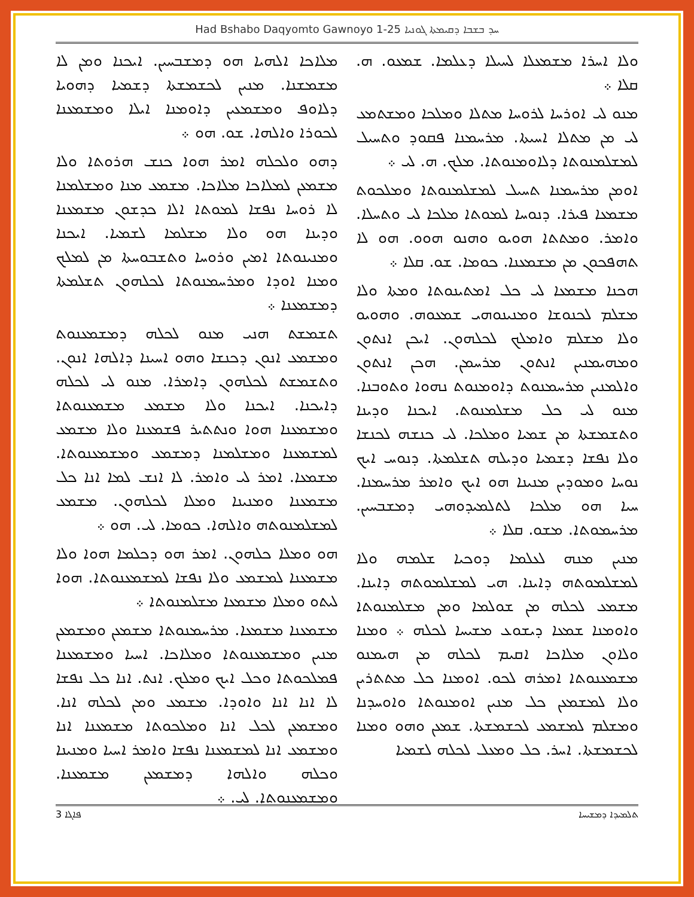Had Bshabo Daqyomto Gawnoyo 1-25 ܚܕ ܒܫܒܐ ܕܩܝܡܬܐ ܓܘܢܝܐ
ܘܠܐ ܐܚܪܐ ܡܫܡܥܠܐ ܠܚܝܠܐ ܕܥܠܡܐ. ܫܡܥܘ. ܗ. ܩܠܐ ܀
ܡܢܘ ܠܝ ܐܘܪܚܐ ܠܪܘܚܐ ܡܬܠܐ ܘܡܠܟܐ ܘܡܫܬܡܥ ܠܝ ܡܢ ܡܬܠܐ ܐܚܝܬܐ. ܡܪܚܡܢܐ ܦܩܘܕ ܘܬܚܝܠ ܠܡܫܠܡܢܘܬܐ ܕܠܐܘܡܢܘܬܐ. ܡܠܟ. ܗ. ܠܝ ܀
ܐܘܡܢ ܡܪܚܡܢܐ ܬܚܝܠ ܠܡܫܠܡܢܘܬܐ ܘܡܠܟܘܬ ܡܫܡܥܐ ܦܝܪܐ. ܕܢܘܚܐ ܠܡܘܬܐ ܡܠܟܐ ܠܝ ܘܬܚܠܐ. ܘܐܡܪ. ܘܡܬܬܐ ܗܘܝܘ ܘܗܢܘ ܗܘܘ. ܗܘ ܠܐ ܬܗܦܟܘܢ ܡܢ ܡܫܡܥܢܐ. ܟܘܡܐ. ܫܘ. ܩܠܐ ܀
ܗܟܢܐ ܡܫܡܥܐ ܠܝ ܟܠ ܐܡܬܝܢܘܬܐ ܘܡܬܐ ܘܠܐ ܡܫܠܡ ܠܟܢܘܫܐ ܘܡܢܝܢܘܗܝ ܫܡܥܘܗ. ܘܗܘܝܘ ܘܠܐ ܡܫܠܡ ܘܐܡܠܟ ܠܟܠܗܘܢ. ܐܝܟܢ ܐܢܬܘܢ ܘܡܗܝܡܢܝܢ ܐܢܬܘܢ ܡܪܚܡܢ. ܗܟܢ ܐܢܬܘܢ ܘܐܠܡܢܝܢ ܡܪܚܡܢܘܬ ܕܐܘܡܢܘܬ ܢܗܘܐ ܘܬܘܒܢܐ. ܡܢܘ ܠܝ ܟܠ ܡܫܠܡܢܘܬ. ܐܝܟܢܐ ܘܕܝܢܐ ܘܬܫܡܫܬܐ ܡܢ ܫܡܝܐ ܘܡܠܟܐ. ܠܝ ܟܢܫܗ ܠܟܢܫܐ ܘܠܐ ܢܦܫܐ ܕܫܡܝܐ ܘܕܝܠܗ ܬܫܠܡܬܐ. ܕܢܘܚ ܐܝܟ ܢܘܚܐ ܘܡܘܕܝܢ ܡܢܝܢܐ ܗܘ ܐܝܟ ܘܐܡܪ ܡܪܚܡܢܐ. ܚܝܐ ܗܘ ܡܠܟܐ ܠܬܠܡܝܕܘܗܝ ܕܡܫܒܚܝܢ. ܡܪܚܡܘܬܐ. ܡܫܘ. ܩܠܐ ܀
ܡܢܝܢ ܡܢܗ ܠܥܠܡܐ ܕܘܟܝܐ ܫܠܡܗ ܘܠܐ ܠܡܫܠܡܘܬܗ ܕܐܝܢܐ. ܗܝ ܠܡܫܠܡܘܬܗ ܕܐܝܢܐ. ܡܫܡܥ ܠܟܠܗ ܡܢ ܫܘܠܡܐ ܘܡܢ ܡܫܠܡܢܘܬܐ ܘܐܘܡܢܐ ܫܡܥܐ ܕܝܫܘܥ ܡܫܝܚܐ ܠܟܠܗ ܀ ܘܡܢܐ ܘܠܐܘܢ ܡܠܐܟܐ ܐܩܝܡ ܠܟܠܗ ܡܢ ܗܝܡܢܘ ܡܫܡܥܢܘܬܐ ܐܡܪܗ ܠܟܘ. ܐܘܡܢܐ ܟܠ ܡܬܬܪܝܢ ܘܠܐ ܠܡܫܡܥܢ ܟܠ ܡܢܝܢ ܐܘܡܢܘܬܐ ܘܐܘܚܕܢܐ ܘܡܫܠܡ ܠܡܫܡܥ ܠܟܫܡܫܬܐ. ܫܡܥܢ ܘܗܘ ܘܡܢܐ ܠܟܫܡܫܬܐ. ܐܚܪ. ܟܠ ܘܡܥܠ ܠܟܠܗ ܠܫܡܝܐ
ܡܠܐܟܐ ܐܠܗܝܐ ܗܘ ܕܡܫܒܚܝܢ. ܐܝܟܢܐ ܘܡܢ ܠܐ ܡܫܡܫܢܐ. ܡܢܝܢ ܠܟܫܡܫܬܐ ܕܫܡܝܐ ܕܗܘܝܐ ܕܠܐܘܦ ܘܡܫܡܥܝܢ ܕܐܘܡܢܐ ܐܝܠܐ ܘܡܫܡܥܢܐ ܠܟܘܪܐ ܘܐܠܗܐ. ܫܘ. ܗܘ ܀
ܕܗܘ ܘܠܟܠܗ ܐܡܪ ܗܘܐ ܟܢܫ ܗܪܘܬܐ ܘܠܐ ܡܫܡܥܢ ܠܡܠܐܟܐ ܡܠܐܟܐ. ܡܫܡܥ ܡܢܐ ܘܡܫܠܡܢܐ ܠܐ ܪܘܚܐ ܢܦܫܐ ܠܡܘܬܐ ܐܠܐ ܟܕܫܘܢ ܡܫܡܥܢܐ ܘܕܝܢܐ ܗܘ ܘܠܐ ܡܫܠܡܐ ܠܫܡܝܐ. ܐܝܟܢܐ ܘܡܢܝܢܘܬܐ ܐܡܝܢ ܘܪܘܚܐ ܘܬܫܒܘܚܬܐ ܡܢ ܠܡܠܟ ܘܡܢܐ ܐܘܕܐ ܘܡܪܚܡܢܘܬܐ ܠܟܠܗܘܢ ܬܫܠܡܬܐ ܕܡܫܡܥܢܐ ܀
ܬܫܡܫܬ ܗܢܝ ܡܢܘ ܠܟܠܗ ܕܡܫܡܥܢܘܬ ܘܡܫܡܥ ܐܢܘܢ ܕܟܢܫܐ ܘܗܘ ܐܚܝܢܐ ܕܐܠܗܐ ܐܢܘܢ. ܘܬܫܡܫܬ ܠܟܠܗܘܢ ܕܐܡܪܐ. ܡܢܘ ܠܝ ܠܟܠܗ ܕܐܝܟܢܐ. ܐܝܟܢܐ ܘܠܐ ܡܫܡܥ ܡܫܡܥܢܘܬܐ ܘܡܫܡܥܢܐ ܗܘܐ ܘܢܬܬܝܪ ܦܫܡܥܢܐ ܘܠܐ ܡܫܡܥ ܠܡܫܡܥܢܐ ܘܡܫܠܡܢܐ ܕܡܫܡܥ ܘܡܫܡܥܢܘܬܐ. ܡܫܡܥܐ. ܐܡܪ ܠܝ ܘܐܡܪ. ܠܐ ܐܢܫ ܠܡܐ ܐܢܐ ܟܠ ܡܫܡܥܢܐ ܘܡܢܝܢܐ ܘܡܠܐ ܠܟܠܗܘܢ. ܡܫܡܥ ܠܡܫܠܡܢܘܬܗ ܘܐܠܗܐ. ܟܘܡܐ. ܠܝ. ܗܘ ܀
ܗܘ ܘܡܠܐ ܟܠܗܘܢ. ܐܡܪ ܗܘ ܕܟܠܡܐ ܗܘܐ ܘܠܐ ܡܫܡܥܢܐ ܠܡܫܡܥ ܘܠܐ ܢܦܫܐ ܠܡܫܡܥܢܘܬܐ. ܗܘܐ ܠܝܬܘ ܘܡܠܐ ܡܫܡܥܐ ܡܫܠܡܢܘܬܐ ܀
ܡܫܡܥܢܐ ܡܫܡܥܐ. ܡܪܚܡܢܘܬܐ ܡܫܡܥܢ ܘܡܫܡܥܢ ܡܢܝܢ ܘܡܫܡܥܢܘܬܐ ܘܡܠܐܟܐ. ܐܚܝܐ ܘܡܫܡܥܢܐ ܦܡܠܟܘܬܐ ܘܟܠ ܐܝܟ ܘܡܠܟ. ܐܢܬ. ܐܢܐ ܟܠ ܢܦܫܐ ܠܐ ܐܢܐ ܐܢܐ ܘܐܘܕܐ. ܡܫܡܥ ܘܡܢ ܠܟܠܗ ܐܢܐ. ܘܡܫܡܥܢ ܠܟܠ ܐܢܐ ܘܡܠܟܘܬܐ ܡܫܡܥܢܐ ܐܢܐ ܘܡܫܡܥ ܐܢܐ ܠܡܫܡܥܢܐ ܢܦܫܐ ܘܐܡܪ ܐܚܝܐ ܘܡܢܝܢܐ ܘܟܠܗ ܘܐܠܗܐ ܕܡܫܡܥܢ ܡܫܡܥܢܐ. ܘܡܫܡܥܢܘܬܐ. ܠܝ. ܀
ܦܐܓܐ 3 ܬܠܡܝܕܐ ܕܡܫܝܚܐ